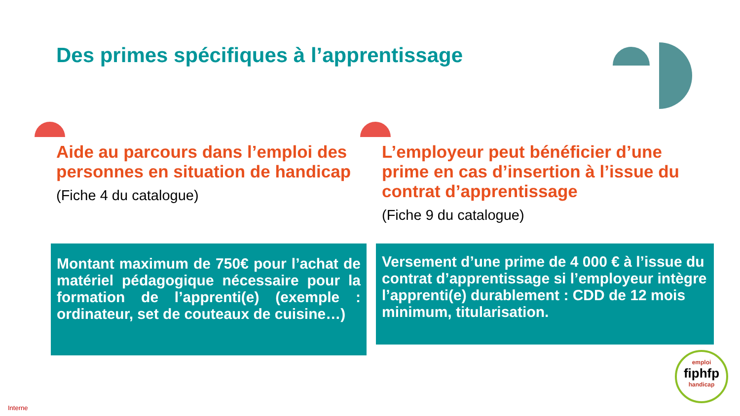Des primes spécifiques à l’apprentissage
Aide au parcours dans l’emploi des personnes en situation de handicap
(Fiche 4 du catalogue)
L’employeur peut bénéficier d’une prime en cas d’insertion à l’issue du contrat d’apprentissage
(Fiche 9 du catalogue)
Montant maximum de 750€ pour l’achat de matériel pédagogique nécessaire pour la formation de l’apprenti(e) (exemple : ordinateur, set de couteaux de cuisine…)
Versement d’une prime de 4 000 € à l’issue du contrat d’apprentissage si l’employeur intègre l’apprenti(e) durablement : CDD de 12 mois minimum, titularisation.
emploi
fiphfp
handicap
Interne